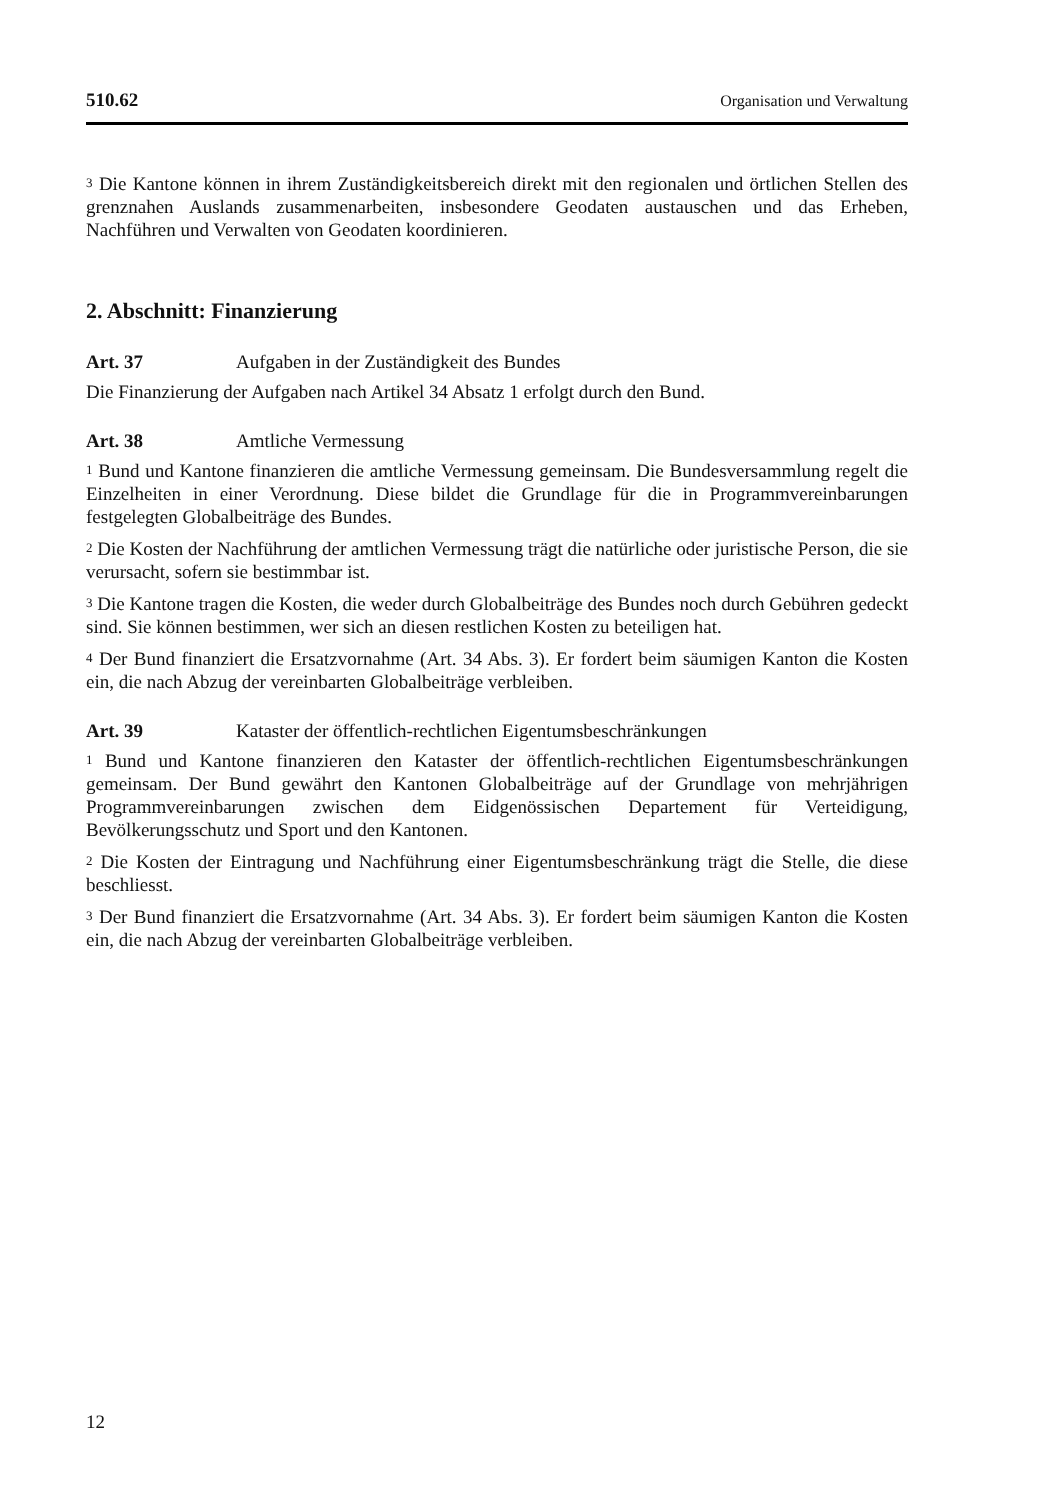510.62 Organisation und Verwaltung
<sup>3</sup> Die Kantone können in ihrem Zuständigkeitsbereich direkt mit den regionalen und örtlichen Stellen des grenznahen Auslands zusammenarbeiten, insbesondere Geodaten austauschen und das Erheben, Nachführen und Verwalten von Geodaten koordinieren.
2. Abschnitt: Finanzierung
Art. 37 Aufgaben in der Zuständigkeit des Bundes
Die Finanzierung der Aufgaben nach Artikel 34 Absatz 1 erfolgt durch den Bund.
Art. 38 Amtliche Vermessung
<sup>1</sup> Bund und Kantone finanzieren die amtliche Vermessung gemeinsam. Die Bundesversammlung regelt die Einzelheiten in einer Verordnung. Diese bildet die Grundlage für die in Programmvereinbarungen festgelegten Globalbeiträge des Bundes.
<sup>2</sup> Die Kosten der Nachführung der amtlichen Vermessung trägt die natürliche oder juristische Person, die sie verursacht, sofern sie bestimmbar ist.
<sup>3</sup> Die Kantone tragen die Kosten, die weder durch Globalbeiträge des Bundes noch durch Gebühren gedeckt sind. Sie können bestimmen, wer sich an diesen restlichen Kosten zu beteiligen hat.
<sup>4</sup> Der Bund finanziert die Ersatzvornahme (Art. 34 Abs. 3). Er fordert beim säumigen Kanton die Kosten ein, die nach Abzug der vereinbarten Globalbeiträge verbleiben.
Art. 39 Kataster der öffentlich-rechtlichen Eigentumsbeschränkungen
<sup>1</sup> Bund und Kantone finanzieren den Kataster der öffentlich-rechtlichen Eigentumsbeschränkungen gemeinsam. Der Bund gewährt den Kantonen Globalbeiträge auf der Grundlage von mehrjährigen Programmvereinbarungen zwischen dem Eidgenössischen Departement für Verteidigung, Bevölkerungsschutz und Sport und den Kantonen.
<sup>2</sup> Die Kosten der Eintragung und Nachführung einer Eigentumsbeschränkung trägt die Stelle, die diese beschliesst.
<sup>3</sup> Der Bund finanziert die Ersatzvornahme (Art. 34 Abs. 3). Er fordert beim säumigen Kanton die Kosten ein, die nach Abzug der vereinbarten Globalbeiträge verbleiben.
12